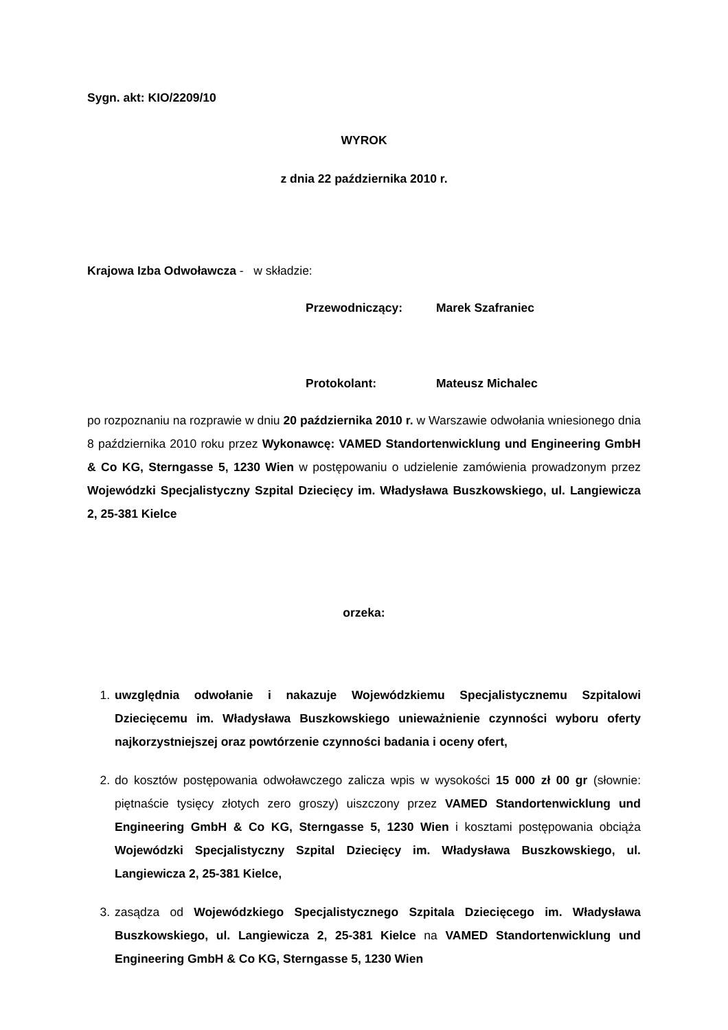Sygn. akt: KIO/2209/10
WYROK
z dnia 22 października 2010 r.
Krajowa Izba Odwoławcza - w składzie:
Przewodniczący: Marek Szafraniec
Protokolant: Mateusz Michalec
po rozpoznaniu na rozprawie w dniu 20 października 2010 r. w Warszawie odwołania wniesionego dnia 8 października 2010 roku przez Wykonawcę: VAMED Standortenwicklung und Engineering GmbH & Co KG, Sterngasse 5, 1230 Wien w postępowaniu o udzielenie zamówienia prowadzonym przez Wojewódzki Specjalistyczny Szpital Dziecięcy im. Władysława Buszkowskiego, ul. Langiewicza 2, 25-381 Kielce
orzeka:
1. uwzględnia odwołanie i nakazuje Wojewódzkiemu Specjalistycznemu Szpitalowi Dziecięcemu im. Władysława Buszkowskiego unieważnienie czynności wyboru oferty najkorzystniejszej oraz powtórzenie czynności badania i oceny ofert,
2. do kosztów postępowania odwoławczego zalicza wpis w wysokości 15 000 zł 00 gr (słownie: piętnaście tysięcy złotych zero groszy) uiszczony przez VAMED Standortenwicklung und Engineering GmbH & Co KG, Sterngasse 5, 1230 Wien i kosztami postępowania obciąża Wojewódzki Specjalistyczny Szpital Dziecięcy im. Władysława Buszkowskiego, ul. Langiewicza 2, 25-381 Kielce,
3. zasądza od Wojewódzkiego Specjalistycznego Szpitala Dziecięcego im. Władysława Buszkowskiego, ul. Langiewicza 2, 25-381 Kielce na VAMED Standortenwicklung und Engineering GmbH & Co KG, Sterngasse 5, 1230 Wien